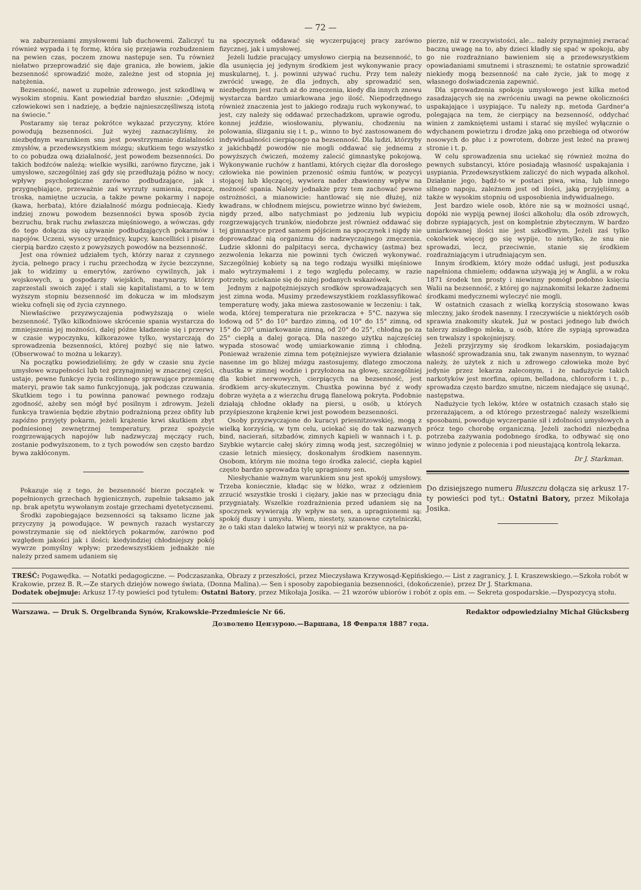— 72 —
wa zaburzeniami zmysłowemi lub duchowemi. Zaliczyć tu również wypada i tę formę, która się przejawia rozbudzeniem na pewien czas, poczem znowu następuje sen. Tu również niełatwo przeprowadzić się daje granica, złe bowiem, jakie bezsenność sprowadzić może, zależne jest od stopnia jej natężenia.
Bezsenność, nawet u zupełnie zdrowego, jest szkodliwą w wysokim stopniu. Kant powiedział bardzo słusznie: „Odejmij człowiekowi sen i nadzieję, a będzie najnieszczęśliwszą istotą na świecie.”
Postaramy się teraz pokrótce wykazać przyczyny, które powodują bezsenności. Już wyżej zaznaczyliśmy, że niezbędnym warunkiem snu jest powstrzymanie działalności zmysłów, a przedewszystkiem mózgu; skutkiem tego wszystko to co pobudza ową działalność, jest powodem bezsenności. Do takich bodźców należą: wielkie wysiłki, zarówno fizyczne, jak i umysłowe, szczególniej zaś gdy się przedłużają późno w nocy; wpływy psychologiczne zarówno podbudzające, jak i przygnębiające, przeważnie zaś wyrzuty sumienia, rozpacz, troska, namiętne uczucia, a także pewne pokarmy i napoje (kawa, herbata), które działalność mózgu podniecają. Kiedy indziej znowu powodem bezsenności bywa sposób życia bezruchu, brak ruchu zwłaszcza mięśniowego, a wówczas, gdy do tego dołącza się używanie podbudzających pokarmów i napojów. Uczeni, wysocy urzędnicy, kupcy, kancelliści i pisarze cierpią bardzo często z powyższych powodów na bezsenność.
Jest ona również udziałem tych, którzy naraz z czynnego życia, pełnego pracy i ruchu przechodzą w życie bezczynne, jak to widzimy u emerytów, zarówno cywilnych, jak i wojskowych, u gospodarzy wiejskich, marynarzy, którzy zaprzestali swoich zajęć i stali się kapitalistami, a to w tem wyższym stopniu bezsenność im dokucza w im młodszym wieku cofnęli się od życia czynnego.
Niewłaściwe przyzwyczajenia podwyższają o wiele bezsenność. Tylko kilkodniowe skrócenie spania wystarcza do zmniejszenia jej możności, dalej późne kładzenie się i przerwy w czasie wypoczynku, kilkorazowe tylko, wystarczają do sprowadzenia bezsenności, której pozbyć się nie łatwo. (Obserwować to można u lekarzy).
Na początku powiedzieliśmy, że gdy w czasie snu życie umysłowe wzupełności lub też przynajmniej w znacznej części, ustaje, pewne funkcye życia roślinnego sprawujące przemianę materyi, prawie tak samo funkcyjonują, jak podczas czuwania. Skutkiem tego i tu powinna panować pewnego rodzaju zgodność, ażeby sen mógł być posilnym i zdrowym. Jeżeli funkcya trawienia będzie zbytnio podrażnioną przez obfity lub zapóźno przyjęty pokarm, jeżeli krążenie krwi skutkiem zbyt podniesionej zewnętrznej temperatury, przez spożycie rozgrzewających napojów lub nadzwyczaj męczący ruch, zostanie podwyższonem, to z tych powodów sen często bardzo bywa zakłóconym.
Pokazuje się z tego, że bezsenność bierze początek w popełnionych grzechach hygienicznych, zupełnie taksamo jak np. brak apetytu wywołanym zostaje grzechami dyetetycznemi.
Środki zapobiegające bezsenności są taksamo liczne jak przyczyny ją powodujące. W pewnych razach wystarczy powstrzymanie się od niektórych pokarmów, zarówno pod względem jakości jak i ilości; kiedyindziej chłodniejszy pokój wywrze pomyślny wpływ; przedewszystkiem jednakże nie należy przed samem udaniem się
na spoczynek oddawać się wyczerpującej pracy zarówno fizycznej, jak i umysłowej.
Jeżeli ludzie pracujący umysłowo cierpią na bezsenność, to dla usunięcia jej jedynym środkiem jest wykonywanie pracy muskularnej, t. j. powinni używać ruchu. Przy tem należy zwrócić uwagę, że dla jednych, aby sprowadzić sen, niezbędnym jest ruch aż do zmęczenia, kiedy dla innych znowu wystarcza bardzo umiarkowana jego ilość. Niepodrzędnego również znaczenia jest to jakiego rodzaju ruch wykonywać, to jest, czy należy się oddawać przechadzkom, uprawie ogrodu, konnej jeździe, wiosłowaniu, pływaniu, chodzeniu na polowania, ślizganiu się i t. p., winno to być zastosowanem do indywidualności cierpiącego na bezsenność. Dla ludzi, którzyby z jakichbądź powodów nie mogli oddawać się jednemu z powyższych ćwiczeń, możemy zalecić gimnastykę pokojową. Wykonywanie ruchów z hantlami, których ciężar dla dorosłego człowieka nie powinien przenosić ośmiu funtów, w pozycyi stojącej lub klęczącej, wywiera nader zbawienny wpływ na możność spania. Należy jednakże przy tem zachować pewne ostrożności, a mianowicie: hantlować się nie dłużej, niż kwadrans, w chłodnem miejscu, powietrze winno być świeżem, nigdy przed, albo natychmiast po jedzeniu lub wypiciu rozgrzewających trunków, niedobrze jest również oddawać się tej gimnastyce przed samem pójściem na spoczynek i nigdy nie doprowadzać nią organizmu do nadzwyczajnego zmęczenia. Ludzie skłonni do palpitacyi serca, dychawicy (astma) bez zezwolenia lekarza nie powinni tych ćwiczeń wykonywać. Szczególniej kobiety są na tego rodzaju wysiłki mięśniowe mało wytrzymałemi i z tego względu polecamy, w razie potrzeby, uciekanie się do niżej podanych wskazówek.
Jednym z najpotężniejszych srodków sprowadzających sen jest zimna woda. Musimy przedewszystkiem rozklassyfikować temperaturę wody, jaka miewa zastosowanie w leczeniu: i tak, woda, której temperatura nie przekracza + 5°C. nazywa się lodową od 5° do 10° bardzo zimną, od 10° do 15° zimną, od 15° do 20° umiarkowanie zimną, od 20° do 25°, chłodną po za 25° ciepłą a dalej gorącą. Dla naszego użytku najczęściej wypada stosować wodę umiarkowanie zimną i chłodną. Ponieważ wrażenie zimna tem potężniejsze wywiera działanie nasenne im go bliżej mózgu zastosujemy, dlatego zmoczona chustka w zimnej wodzie i przyłożona na głowę, szczególniej dla kobiet nerwowych, cierpiących na bezsenność, jest środkiem arcy-skutecznym. Chustka powinna być z wody dobrze wyżęta a z wierzchu drugą flanelową pokryta. Podobnie działają chłodne okłady na piersi, u osób, u których przyśpieszone krążenie krwi jest powodem bezsenności.
Osoby przyzwyczajone do kuracyi priesnitzowskiej, mogą z wielką korzyścią, w tym celu, uciekać się do tak nazwanych bind, nacierań, sitzbadów, zimnych kąpieli w wannach i t. p. Szybkie wytarcie całej skóry zimną wodą jest, szczególniej w czasie letnich miesięcy, doskonałym środkiem nasennym. Osobom, którym nie można tego środka zalecić, ciepła kąpiel często bardzo sprowadza tylę upragniony sen.
Niesłychanie ważnym warunkiem snu jest spokój umysłowy. Trzeba koniecznie, kładąc się w łóżko, wraz z odzieniem zrzucić wszystkie troski i ciężary, jakie nas w przeciągu dnia przygniatały. Wszelkie rozdrażnienia przed udaniem się na spoczynek wywierają zły wpływ na sen, a upragnionemi są: spokój duszy i umysłu. Wiem, niestety, szanowne czytelniczki, że o taki stan daleko łatwiej w teoryi niż w praktyce, na pa-
pierze, niż w rzeczywistości, ale... należy przynajmniej zwracać baczną uwagę na to, aby dzieci kładły się spać w spokoju, aby go nie rozdrażniano bawieniem się a przedewszystkiem opowiadaniami smutnemi i strasznemi; te ostatnie sprowadzić niekiedy mogą bezsenność na całe życie, jak to mogę z własnego doświadczenia zapewnić.
Dla sprowadzenia spokoju umysłowego jest kilka metod zasadzających się na zwróceniu uwagi na pewne okoliczności uspakajające i usypiające. Tu należy np. metoda Gardner'a polegająca na tem, że cierpiący na bezsenność, oddychać winien z zamkniętemi ustami i starać się myśleć wyłącznie o wdychanem powietrzu i drodze jaką ono przebiega od otworów nosowych do płuc i z powrotem, dobrze jest leżeć na prawej stronie i t. p.
W celu sprowadzenia snu uciekać się również można do pewnych substancyi, które posiadają własność uspakajania i usypiania. Przedewszystkiem zaliczyć do nich wypada alkohol. Działanie jego, bądź-to w postaci piwa, wina, lub innego silnego napoju, zależnem jest od ilości, jaką przyjęliśmy, a także w wysokim stopniu od usposobienia indywidualnego.
Jest bardzo wiele osob, które nie są w możności usnąć, dopóki nie wypiją pewnej ilości alkoholu; dla osób zdrowych, dobrze sypiających, jest on kompletnie zbytecznym. W bardzo umiarkowanej ilości nie jest szkodliwym. Jeżeli zaś tylko cokolwiek więcej go się wypije, to nietylko, że snu nie sprowadzi, lecz, przeciwnie, stanie się środkiem rozdrażniającym i utrudniającym sen.
Innym środkiem, który może oddać usługi, jest poduszka napełniona chmielem; oddawna używają jej w Anglii, a w roku 1871 środek ten prosty i niewinny pomógł podobno księciu Walii na bezsenność, z której go najznakomitsi lekarze żadnemi środkami medycznemi wyleczyć nie mogli.
W ostatnich czasach z wielką korzyścią stosowano kwas mleczny, jako środek nasenny. I rzeczywiście u niektórych osób sprawia znakomity skutek. Już w postaci jednego lub dwóch talerzy zsiadłego mleka, u osób, które źle sypiają sprowadza sen trwalszy i spokojniejszy.
Jeżeli przyjrzymy się środkom lekarskim, posiadającym własność sprowadzania snu, tak zwanym nasennym, to wyznać należy, że użytek z nich u zdrowego człowieka może być jedynie przez lekarza zaleconym, i że nadużycie takich narkotyków jest morfina, opium, belladona, chloroform i t. p., sprowadza często bardzo smutne, niczem niedające się usunąć, następstwa.
Nadużycie tych leków, które w ostatnich czasach stało się przerażającem, a od którego przestrzegać należy wszelkiemi sposobami, powoduje wyczerpanie sił i zdolności umysłowych a prócz tego chorobę organiczną. Jeżeli zachodzi niezbędna potrzeba zażywania podobnego środka, to odbywać się ono winno jedynie z polecenia i pod nieustającą kontrolą lekarza.
Dr J. Starkman.
Do dzisiejszego numeru Bluszczu dołącza się arkusz 17-ty powieści pod tyt.: Ostatni Batory, przez Mikołaja Josika.
TREŚĆ: Pogawędka. — Notatki pedagogiczne. — Podczaszanka, Obrazy z przeszłości, przez Mieczysława Krzywosąd-Kępińskiego.— List z zagranicy, J. I. Kraszewskiego.—Szkoła robót w Krakowie, przez B. R.—Ze starych dziejów nowego świata, (Donna Malina).— Sen i sposoby zapobiegania bezsenności, (dokończenie), przez Dr J. Starkmana.
Dodatek obejmuje: Arkusz 17-ty powieści pod tytułem: Ostatni Batory, przez Mikołaja Josika. — 21 wzorów ubiorów i robót z opis em. — Sekreta gospodarskie.—Dyspozycyą stołu.
Warszawa. — Druk S. Orgelbranda Synów, Krakowskie-Przedmieście Nr 66. Redaktor odpowiedzialny Michał Glücksberg
Дозволено Цензурою.—Варшава, 18 Февраля 1887 года.